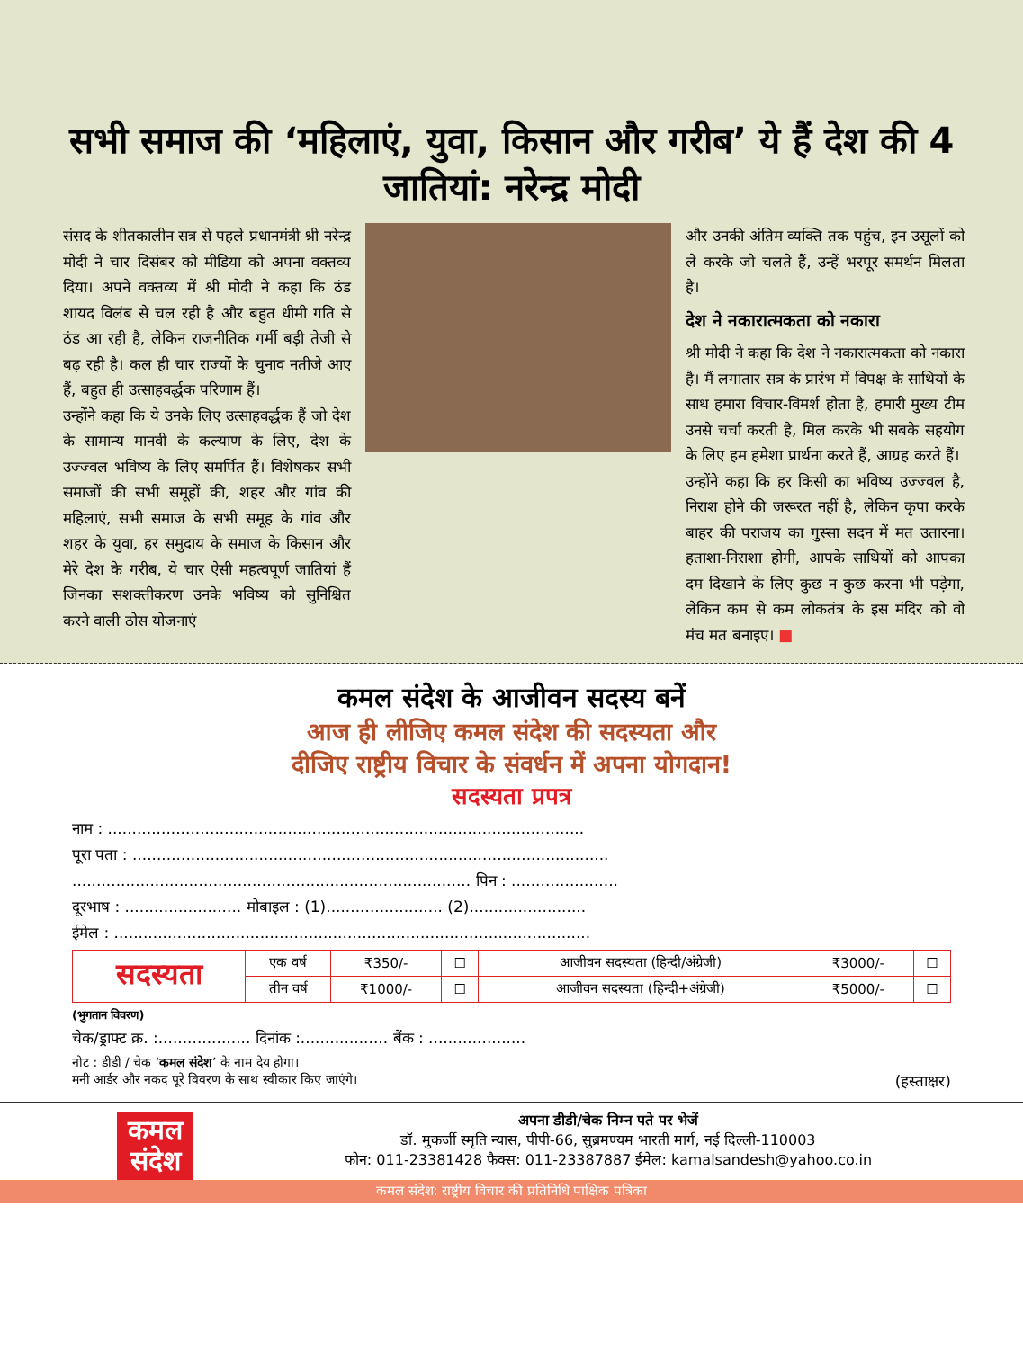सभी समाज की ‘महिलाएं, युवा, किसान और गरीब’ ये हैं देश की 4 जातियां: नरेन्द्र मोदी
संसद के शीतकालीन सत्र से पहले प्रधानमंत्री श्री नरेन्द्र मोदी ने चार दिसंबर को मीडिया को अपना वक्तव्य दिया। अपने वक्तव्य में श्री मोदी ने कहा कि ठंड शायद विलंब से चल रही है और बहुत धीमी गति से ठंड आ रही है, लेकिन राजनीतिक गर्मी बड़ी तेजी से बढ़ रही है। कल ही चार राज्यों के चुनाव नतीजे आए हैं, बहुत ही उत्साहवर्द्धक परिणाम हैं।
उन्होंने कहा कि ये उनके लिए उत्साहवर्द्धक हैं जो देश के सामान्य मानवी के कल्याण के लिए, देश के उज्ज्वल भविष्य के लिए समर्पित हैं। विशेषकर सभी समाजों की सभी समूहों की, शहर और गांव की महिलाएं, सभी समाज के सभी समूह के गांव और शहर के युवा, हर समुदाय के समाज के किसान और मेरे देश के गरीब, ये चार ऐसी महत्वपूर्ण जातियां हैं जिनका सशक्तीकरण उनके भविष्य को सुनिश्चित करने वाली ठोस योजनाएं
और उनकी अंतिम व्यक्ति तक पहुंच, इन उसूलों को ले करके जो चलते हैं, उन्हें भरपूर समर्थन मिलता है।
देश ने नकारात्मकता को नकारा
श्री मोदी ने कहा कि देश ने नकारात्मकता को नकारा है। मैं लगातार सत्र के प्रारंभ में विपक्ष के साथियों के साथ हमारा विचार-विमर्श होता है, हमारी मुख्य टीम उनसे चर्चा करती है, मिल करके भी सबके सहयोग के लिए हम हमेशा प्रार्थना करते हैं, आग्रह करते हैं।
उन्होंने कहा कि हर किसी का भविष्य उज्ज्वल है, निराश होने की जरूरत नहीं है, लेकिन कृपा करके बाहर की पराजय का गुस्सा सदन में मत उतारना। हताशा-निराशा होगी, आपके साथियों को आपका दम दिखाने के लिए कुछ न कुछ करना भी पड़ेगा, लेकिन कम से कम लोकतंत्र के इस मंदिर को वो मंच मत बनाइए। ■
कमल संदेश के आजीवन सदस्य बनें
आज ही लीजिए कमल संदेश की सदस्यता और
दीजिए राष्ट्रीय विचार के संवर्धन में अपना योगदान!
सदस्यता प्रपत्र
नाम : ..................................................................................................
पूरा पता : ..................................................................................................
.................................................................................. पिन : ......................
दूरभाष : ........................ मोबाइल : (1)........................ (2)........................
ईमेल : ..................................................................................................
| सदस्यता | एक वर्ष | ₹350/- | ☐ | आजीवन सदस्यता (हिन्दी/अंग्रेजी) | ₹3000/- | ☐ |
| | तीन वर्ष | ₹1000/- | ☐ | आजीवन सदस्यता (हिन्दी+अंग्रेजी) | ₹5000/- | ☐ |
(भुगतान विवरण)
चेक/ड्राफ्ट क्र. :................... दिनांक :.................. बैंक : ....................
नोट : डीडी / चेक ‘कमल संदेश’ के नाम देय होगा।
मनी आर्डर और नकद पूरे विवरण के साथ स्वीकार किए जाएंगे। (हस्ताक्षर)
कमल
संदेश
अपना डीडी/चेक निम्न पते पर भेजें
डॉ. मुकर्जी स्मृति न्यास, पीपी-66, सुब्रमण्यम भारती मार्ग, नई दिल्ली-110003
फोन: 011-23381428 फैक्स: 011-23387887 ईमेल: kamalsandesh@yahoo.co.in
कमल संदेश: राष्ट्रीय विचार की प्रतिनिधि पाक्षिक पत्रिका